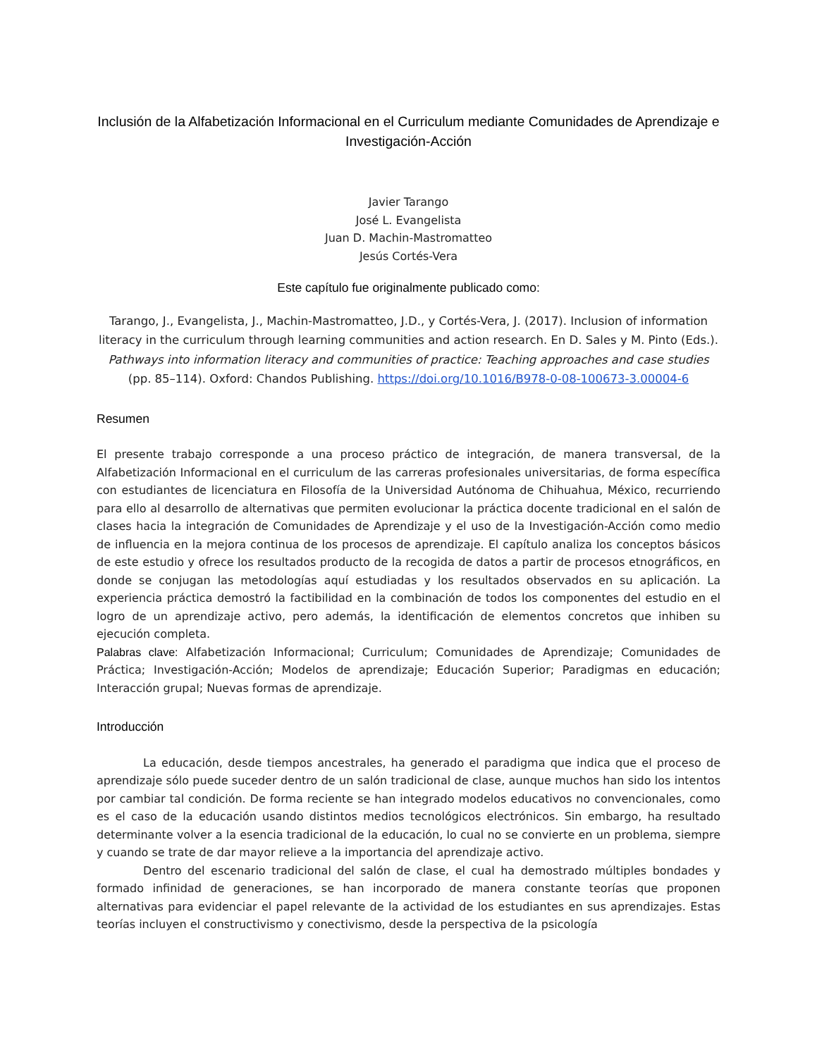Inclusión de la Alfabetización Informacional en el Curriculum mediante Comunidades de Aprendizaje e Investigación-Acción
Javier Tarango
José L. Evangelista
Juan D. Machin-Mastromatteo
Jesús Cortés-Vera
Este capítulo fue originalmente publicado como:
Tarango, J., Evangelista, J., Machin-Mastromatteo, J.D., y Cortés-Vera, J. (2017). Inclusion of information literacy in the curriculum through learning communities and action research. En D. Sales y M. Pinto (Eds.). Pathways into information literacy and communities of practice: Teaching approaches and case studies (pp. 85–114). Oxford: Chandos Publishing. https://doi.org/10.1016/B978-0-08-100673-3.00004-6
Resumen
El presente trabajo corresponde a una proceso práctico de integración, de manera transversal, de la Alfabetización Informacional en el curriculum de las carreras profesionales universitarias, de forma específica con estudiantes de licenciatura en Filosofía de la Universidad Autónoma de Chihuahua, México, recurriendo para ello al desarrollo de alternativas que permiten evolucionar la práctica docente tradicional en el salón de clases hacia la integración de Comunidades de Aprendizaje y el uso de la Investigación-Acción como medio de influencia en la mejora continua de los procesos de aprendizaje. El capítulo analiza los conceptos básicos de este estudio y ofrece los resultados producto de la recogida de datos a partir de procesos etnográficos, en donde se conjugan las metodologías aquí estudiadas y los resultados observados en su aplicación. La experiencia práctica demostró la factibilidad en la combinación de todos los componentes del estudio en el logro de un aprendizaje activo, pero además, la identificación de elementos concretos que inhiben su ejecución completa.
Palabras clave: Alfabetización Informacional; Curriculum; Comunidades de Aprendizaje; Comunidades de Práctica; Investigación-Acción; Modelos de aprendizaje; Educación Superior; Paradigmas en educación; Interacción grupal; Nuevas formas de aprendizaje.
Introducción
La educación, desde tiempos ancestrales, ha generado el paradigma que indica que el proceso de aprendizaje sólo puede suceder dentro de un salón tradicional de clase, aunque muchos han sido los intentos por cambiar tal condición. De forma reciente se han integrado modelos educativos no convencionales, como es el caso de la educación usando distintos medios tecnológicos electrónicos. Sin embargo, ha resultado determinante volver a la esencia tradicional de la educación, lo cual no se convierte en un problema, siempre y cuando se trate de dar mayor relieve a la importancia del aprendizaje activo.
Dentro del escenario tradicional del salón de clase, el cual ha demostrado múltiples bondades y formado infinidad de generaciones, se han incorporado de manera constante teorías que proponen alternativas para evidenciar el papel relevante de la actividad de los estudiantes en sus aprendizajes. Estas teorías incluyen el constructivismo y conectivismo, desde la perspectiva de la psicología